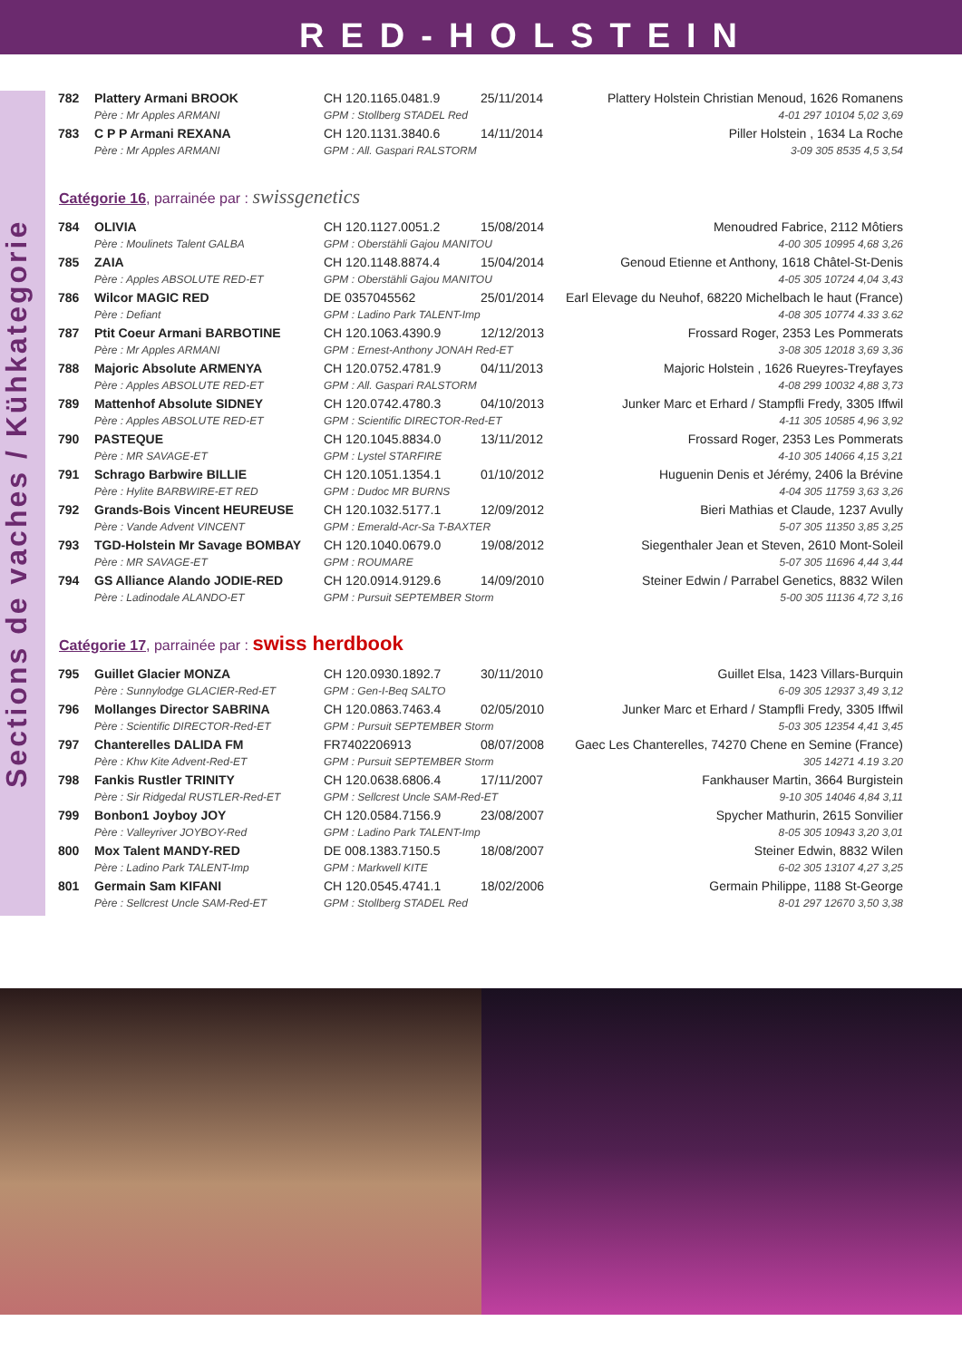RED-HOLSTEIN
Sections de vaches / Kühkategorie
| 782 | Plattery Armani BROOK | CH 120.1165.0481.9 | 25/11/2014 | Plattery Holstein Christian Menoud, 1626 Romanens |
| | Père : Mr Apples ARMANI | GPM : Stollberg STADEL Red | | 4-01 297 10104 5,02 3,69 |
| 783 | C P P Armani REXANA | CH 120.1131.3840.6 | 14/11/2014 | Piller Holstein , 1634 La Roche |
| | Père : Mr Apples ARMANI | GPM : All. Gaspari RALSTORM | | 3-09 305 8535 4,5 3,54 |
Catégorie 16, parrainée par : swissgenetics
| 784 | OLIVIA | CH 120.1127.0051.2 | 15/08/2014 | Menoudred Fabrice, 2112 Môtiers |
| | Père : Moulinets Talent GALBA | GPM : Oberstähli Gajou MANITOU | | 4-00 305 10995 4,68 3,26 |
| 785 | ZAIA | CH 120.1148.8874.4 | 15/04/2014 | Genoud Etienne et Anthony, 1618 Châtel-St-Denis |
| | Père : Apples ABSOLUTE RED-ET | GPM : Oberstähli Gajou MANITOU | | 4-05 305 10724 4,04 3,43 |
| 786 | Wilcor MAGIC RED | DE 0357045562 | 25/01/2014 | Earl Elevage du Neuhof, 68220 Michelbach le haut (France) |
| | Père : Defiant | GPM : Ladino Park TALENT-Imp | | 4-08 305 10774 4.33 3.62 |
| 787 | Ptit Coeur Armani BARBOTINE | CH 120.1063.4390.9 | 12/12/2013 | Frossard Roger, 2353 Les Pommerats |
| | Père : Mr Apples ARMANI | GPM : Ernest-Anthony JONAH Red-ET | | 3-08 305 12018 3,69 3,36 |
| 788 | Majoric Absolute ARMENYA | CH 120.0752.4781.9 | 04/11/2013 | Majoric Holstein , 1626 Rueyres-Treyfayes |
| | Père : Apples ABSOLUTE RED-ET | GPM : All. Gaspari RALSTORM | | 4-08 299 10032 4,88 3,73 |
| 789 | Mattenhof Absolute SIDNEY | CH 120.0742.4780.3 | 04/10/2013 | Junker Marc et Erhard / Stampfli Fredy, 3305 Iffwil |
| | Père : Apples ABSOLUTE RED-ET | GPM : Scientific DIRECTOR-Red-ET | | 4-11 305 10585 4,96 3,92 |
| 790 | PASTEQUE | CH 120.1045.8834.0 | 13/11/2012 | Frossard Roger, 2353 Les Pommerats |
| | Père : MR SAVAGE-ET | GPM : Lystel STARFIRE | | 4-10 305 14066 4,15 3,21 |
| 791 | Schrago Barbwire BILLIE | CH 120.1051.1354.1 | 01/10/2012 | Huguenin Denis et Jérémy, 2406 la Brévine |
| | Père : Hylite BARBWIRE-ET RED | GPM : Dudoc MR BURNS | | 4-04 305 11759 3,63 3,26 |
| 792 | Grands-Bois Vincent HEUREUSE | CH 120.1032.5177.1 | 12/09/2012 | Bieri Mathias et Claude, 1237 Avully |
| | Père : Vande Advent VINCENT | GPM : Emerald-Acr-Sa T-BAXTER | | 5-07 305 11350 3,85 3,25 |
| 793 | TGD-Holstein Mr Savage BOMBAY | CH 120.1040.0679.0 | 19/08/2012 | Siegenthaler Jean et Steven, 2610 Mont-Soleil |
| | Père : MR SAVAGE-ET | GPM : ROUMARE | | 5-07 305 11696 4,44 3,44 |
| 794 | GS Alliance Alando JODIE-RED | CH 120.0914.9129.6 | 14/09/2010 | Steiner Edwin / Parrabel Genetics, 8832 Wilen |
| | Père : Ladinodale ALANDO-ET | GPM : Pursuit SEPTEMBER Storm | | 5-00 305 11136 4,72 3,16 |
Catégorie 17, parrainée par : swiss herdbook
| 795 | Guillet Glacier MONZA | CH 120.0930.1892.7 | 30/11/2010 | Guillet Elsa, 1423 Villars-Burquin |
| | Père : Sunnylodge GLACIER-Red-ET | GPM : Gen-I-Beq SALTO | | 6-09 305 12937 3,49 3,12 |
| 796 | Mollanges Director SABRINA | CH 120.0863.7463.4 | 02/05/2010 | Junker Marc et Erhard / Stampfli Fredy, 3305 Iffwil |
| | Père : Scientific DIRECTOR-Red-ET | GPM : Pursuit SEPTEMBER Storm | | 5-03 305 12354 4,41 3,45 |
| 797 | Chanterelles DALIDA FM | FR7402206913 | 08/07/2008 | Gaec Les Chanterelles, 74270 Chene en Semine (France) |
| | Père : Khw Kite Advent-Red-ET | GPM : Pursuit SEPTEMBER Storm | | 305 14271 4.19 3.20 |
| 798 | Fankis Rustler TRINITY | CH 120.0638.6806.4 | 17/11/2007 | Fankhauser Martin, 3664 Burgistein |
| | Père : Sir Ridgedal RUSTLER-Red-ET | GPM : Sellcrest Uncle SAM-Red-ET | | 9-10 305 14046 4,84 3,11 |
| 799 | Bonbon1 Joyboy JOY | CH 120.0584.7156.9 | 23/08/2007 | Spycher Mathurin, 2615 Sonvilier |
| | Père : Valleyriver JOYBOY-Red | GPM : Ladino Park TALENT-Imp | | 8-05 305 10943 3,20 3,01 |
| 800 | Mox Talent MANDY-RED | DE 008.1383.7150.5 | 18/08/2007 | Steiner Edwin, 8832 Wilen |
| | Père : Ladino Park TALENT-Imp | GPM : Markwell KITE | | 6-02 305 13107 4,27 3,25 |
| 801 | Germain Sam KIFANI | CH 120.0545.4741.1 | 18/02/2006 | Germain Philippe, 1188 St-George |
| | Père : Sellcrest Uncle SAM-Red-ET | GPM : Stollberg STADEL Red | | 8-01 297 12670 3,50 3,38 |